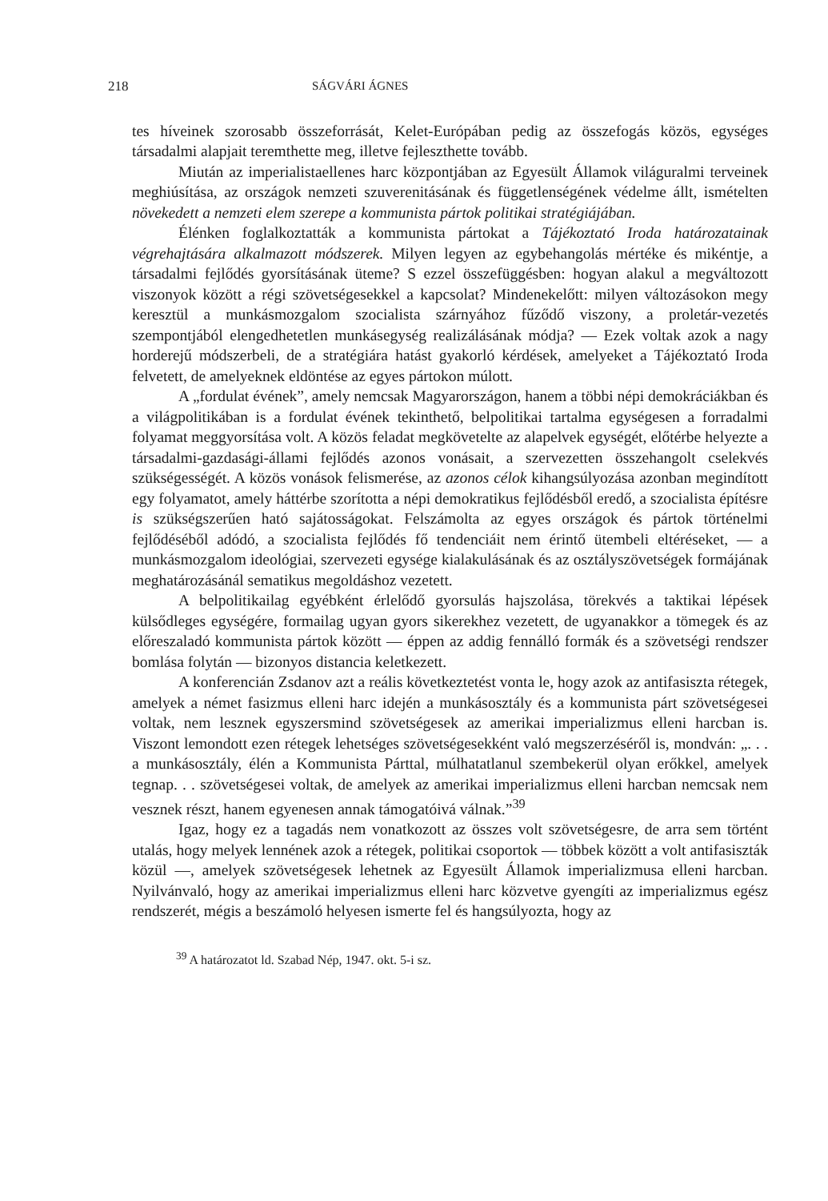218 SÁGVÁRI ÁGNES
tes híveinek szorosabb összeforrását, Kelet-Európában pedig az összefogás közös, egységes társadalmi alapjait teremthette meg, illetve fejleszthette tovább.
Miután az imperialistaellenes harc központjában az Egyesült Államok világuralmi terveinek meghiúsítása, az országok nemzeti szuverenitásának és függetlenségének védelme állt, ismételten növekedett a nemzeti elem szerepe a kommunista pártok politikai stratégiájában.
Élénken foglalkoztatták a kommunista pártokat a Tájékoztató Iroda határozatainak végrehajtására alkalmazott módszerek. Milyen legyen az egybehangolás mértéke és mikéntje, a társadalmi fejlődés gyorsításának üteme? S ezzel összefüggésben: hogyan alakul a megváltozott viszonyok között a régi szövetségesekkel a kapcsolat? Mindenekelőtt: milyen változásokon megy keresztül a munkásmozgalom szocialista szárnyához fűződő viszony, a proletár-vezetés szempontjából elengedhetetlen munkásegység realizálásának módja? — Ezek voltak azok a nagy horderejű módszerbeli, de a stratégiára hatást gyakorló kérdések, amelyeket a Tájékoztató Iroda felvetett, de amelyeknek eldöntése az egyes pártokon múlott.
A „fordulat évének”, amely nemcsak Magyarországon, hanem a többi népi demokráciákban és a világpolitikában is a fordulat évének tekinthető, belpolitikai tartalma egységesen a forradalmi folyamat meggyorsítása volt. A közös feladat megkövetelte az alapelvek egységét, előtérbe helyezte a társadalmi-gazdasági-állami fejlődés azonos vonásait, a szervezetten összehangolt cselekvés szükségességét. A közös vonások felismerése, az azonos célok kihangsúlyozása azonban megindított egy folyamatot, amely háttérbe szorította a népi demokratikus fejlődésből eredő, a szocialista építésre is szükségszerűen ható sajátosságokat. Felszámolta az egyes országok és pártok történelmi fejlődéséből adódó, a szocialista fejlődés fő tendenciáit nem érintő ütembeli eltéréseket, — a munkásmozgalom ideológiai, szervezeti egysége kialakulásának és az osztályszövetségek formájának meghatározásánál sematikus megoldáshoz vezetett.
A belpolitikailag egyébként érlelődő gyorsulás hajszolása, törekvés a taktikai lépések külsődleges egységére, formailag ugyan gyors sikerekhez vezetett, de ugyanakkor a tömegek és az előreszaladó kommunista pártok között — éppen az addig fennálló formák és a szövetségi rendszer bomlása folytán — bizonyos distancia keletkezett.
A konferencián Zsdanov azt a reális következtetést vonta le, hogy azok az antifasiszta rétegek, amelyek a német fasizmus elleni harc idején a munkásosztály és a kommunista párt szövetségesei voltak, nem lesznek egyszersmind szövetségesek az amerikai imperializmus elleni harcban is. Viszont lemondott ezen rétegek lehetséges szövetségesekként való megszerzéséről is, mondván: „. . . a munkásosztály, élén a Kommunista Párttal, múlhatatlanul szembekerül olyan erőkkel, amelyek tegnap. . . szövetségesei voltak, de amelyek az amerikai imperializmus elleni harcban nemcsak nem vesznek részt, hanem egyenesen annak támogatóivá válnak.”<sup>39</sup>
Igaz, hogy ez a tagadás nem vonatkozott az összes volt szövetségesre, de arra sem történt utalás, hogy melyek lennének azok a rétegek, politikai csoportok — többek között a volt antifasiszták közül —, amelyek szövetségesek lehetnek az Egyesült Államok imperializmusa elleni harcban. Nyilvánvaló, hogy az amerikai imperializmus elleni harc közvetve gyengíti az imperializmus egész rendszerét, mégis a beszámoló helyesen ismerte fel és hangsúlyozta, hogy az
<sup>39</sup> A határozatot ld. Szabad Nép, 1947. okt. 5-i sz.